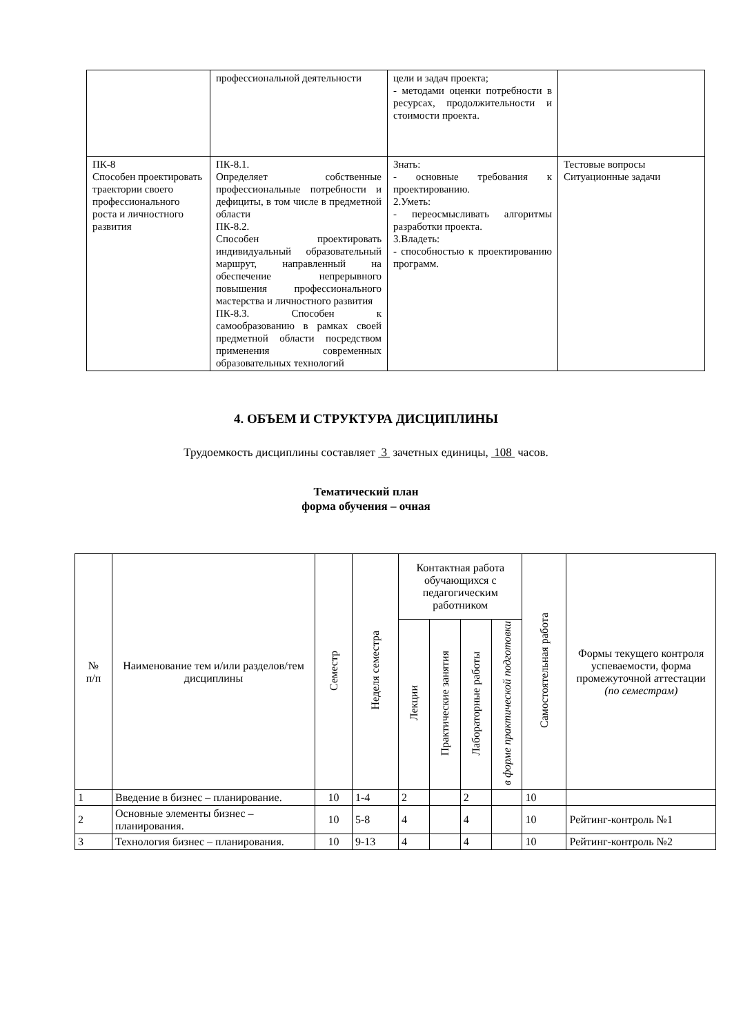| | профессиональной деятельности | цели и задач проекта; - методами оценки потребности в ресурсах, продолжительности и стоимости проекта. | |
| ПК-8 Способен проектировать траектории своего профессионального роста и личностного развития | ПК-8.1. Определяет собственные профессиональные потребности и дефициты, в том числе в предметной области ПК-8.2. Способен проектировать индивидуальный образовательный маршрут, направленный на обеспечение непрерывного повышения профессионального мастерства и личностного развития ПК-8.3. Способен к самообразованию в рамках своей предметной области посредством применения современных образовательных технологий | Знать: - основные требования к проектированию. 2.Уметь: - переосмысливать алгоритмы разработки проекта. 3.Владеть: - способностью к проектированию программ. | Тестовые вопросы Ситуационные задачи |
4. ОБЪЕМ И СТРУКТУРА ДИСЦИПЛИНЫ
Трудоемкость дисциплины составляет 3 зачетных единицы, 108 часов.
Тематический план
форма обучения – очная
| № п/п | Наименование тем и/или разделов/тем дисциплины | Семестр | Неделя семестра | Контактная работа обучающихся с педагогическим работником | | | | Самостоятельная работа | Формы текущего контроля успеваемости, форма промежуточной аттестации (по семестрам) |
| --- | --- | --- | --- | --- | --- | --- | --- | --- | --- |
| | | | | Лекции | Практические занятия | Лабораторные работы | в форме практической подготовки | | |
| 1 | Введение в бизнес – планирование. | 10 | 1-4 | 2 | | 2 | | 10 | |
| 2 | Основные элементы бизнес – планирования. | 10 | 5-8 | 4 | | 4 | | 10 | Рейтинг-контроль №1 |
| 3 | Технология бизнес – планирования. | 10 | 9-13 | 4 | | 4 | | 10 | Рейтинг-контроль №2 |